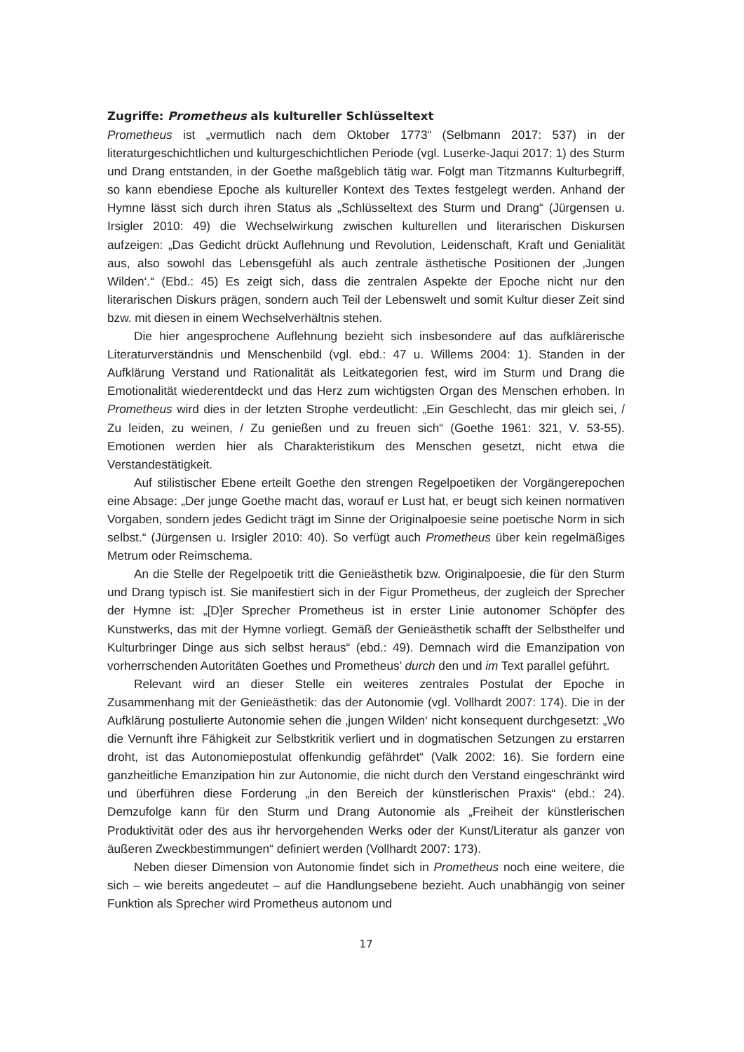Zugriffe: Prometheus als kultureller Schlüsseltext
Prometheus ist „vermutlich nach dem Oktober 1773“ (Selbmann 2017: 537) in der literaturgeschichtlichen und kulturgeschichtlichen Periode (vgl. Luserke-Jaqui 2017: 1) des Sturm und Drang entstanden, in der Goethe maßgeblich tätig war. Folgt man Titzmanns Kulturbegriff, so kann ebendiese Epoche als kultureller Kontext des Textes festgelegt werden. Anhand der Hymne lässt sich durch ihren Status als „Schlüsseltext des Sturm und Drang“ (Jürgensen u. Irsigler 2010: 49) die Wechselwirkung zwischen kulturellen und literarischen Diskursen aufzeigen: „Das Gedicht drückt Auflehnung und Revolution, Leidenschaft, Kraft und Genialität aus, also sowohl das Lebensgefühl als auch zentrale ästhetische Positionen der ‚Jungen Wilden‘.“ (Ebd.: 45) Es zeigt sich, dass die zentralen Aspekte der Epoche nicht nur den literarischen Diskurs prägen, sondern auch Teil der Lebenswelt und somit Kultur dieser Zeit sind bzw. mit diesen in einem Wechselverhältnis stehen.
Die hier angesprochene Auflehnung bezieht sich insbesondere auf das aufklärerische Literaturverständnis und Menschenbild (vgl. ebd.: 47 u. Willems 2004: 1). Standen in der Aufklärung Verstand und Rationalität als Leitkategorien fest, wird im Sturm und Drang die Emotionalität wiederentdeckt und das Herz zum wichtigsten Organ des Menschen erhoben. In Prometheus wird dies in der letzten Strophe verdeutlicht: „Ein Geschlecht, das mir gleich sei, / Zu leiden, zu weinen, / Zu genießen und zu freuen sich“ (Goethe 1961: 321, V. 53-55). Emotionen werden hier als Charakteristikum des Menschen gesetzt, nicht etwa die Verstandestätigkeit.
Auf stilistischer Ebene erteilt Goethe den strengen Regelpoetiken der Vorgängerepochen eine Absage: „Der junge Goethe macht das, worauf er Lust hat, er beugt sich keinen normativen Vorgaben, sondern jedes Gedicht trägt im Sinne der Originalpoesie seine poetische Norm in sich selbst.“ (Jürgensen u. Irsigler 2010: 40). So verfügt auch Prometheus über kein regelmäßiges Metrum oder Reimschema.
An die Stelle der Regelpoetik tritt die Genieästhetik bzw. Originalpoesie, die für den Sturm und Drang typisch ist. Sie manifestiert sich in der Figur Prometheus, der zugleich der Sprecher der Hymne ist: „[D]er Sprecher Prometheus ist in erster Linie autonomer Schöpfer des Kunstwerks, das mit der Hymne vorliegt. Gemäß der Genieästhetik schafft der Selbsthelfer und Kulturbringer Dinge aus sich selbst heraus“ (ebd.: 49). Demnach wird die Emanzipation von vorherrschenden Autoritäten Goethes und Prometheus’ durch den und im Text parallel geführt.
Relevant wird an dieser Stelle ein weiteres zentrales Postulat der Epoche in Zusammenhang mit der Genieästhetik: das der Autonomie (vgl. Vollhardt 2007: 174). Die in der Aufklärung postulierte Autonomie sehen die ‚jungen Wilden‘ nicht konsequent durchgesetzt: „Wo die Vernunft ihre Fähigkeit zur Selbstkritik verliert und in dogmatischen Setzungen zu erstarren droht, ist das Autonomiepostulat offenkundig gefährdet“ (Valk 2002: 16). Sie fordern eine ganzheitliche Emanzipation hin zur Autonomie, die nicht durch den Verstand eingeschränkt wird und überführen diese Forderung „in den Bereich der künstlerischen Praxis“ (ebd.: 24). Demzufolge kann für den Sturm und Drang Autonomie als „Freiheit der künstlerischen Produktivität oder des aus ihr hervorgehenden Werks oder der Kunst/Literatur als ganzer von äußeren Zweckbestimmungen“ definiert werden (Vollhardt 2007: 173).
Neben dieser Dimension von Autonomie findet sich in Prometheus noch eine weitere, die sich – wie bereits angedeutet – auf die Handlungsebene bezieht. Auch unabhängig von seiner Funktion als Sprecher wird Prometheus autonom und
17